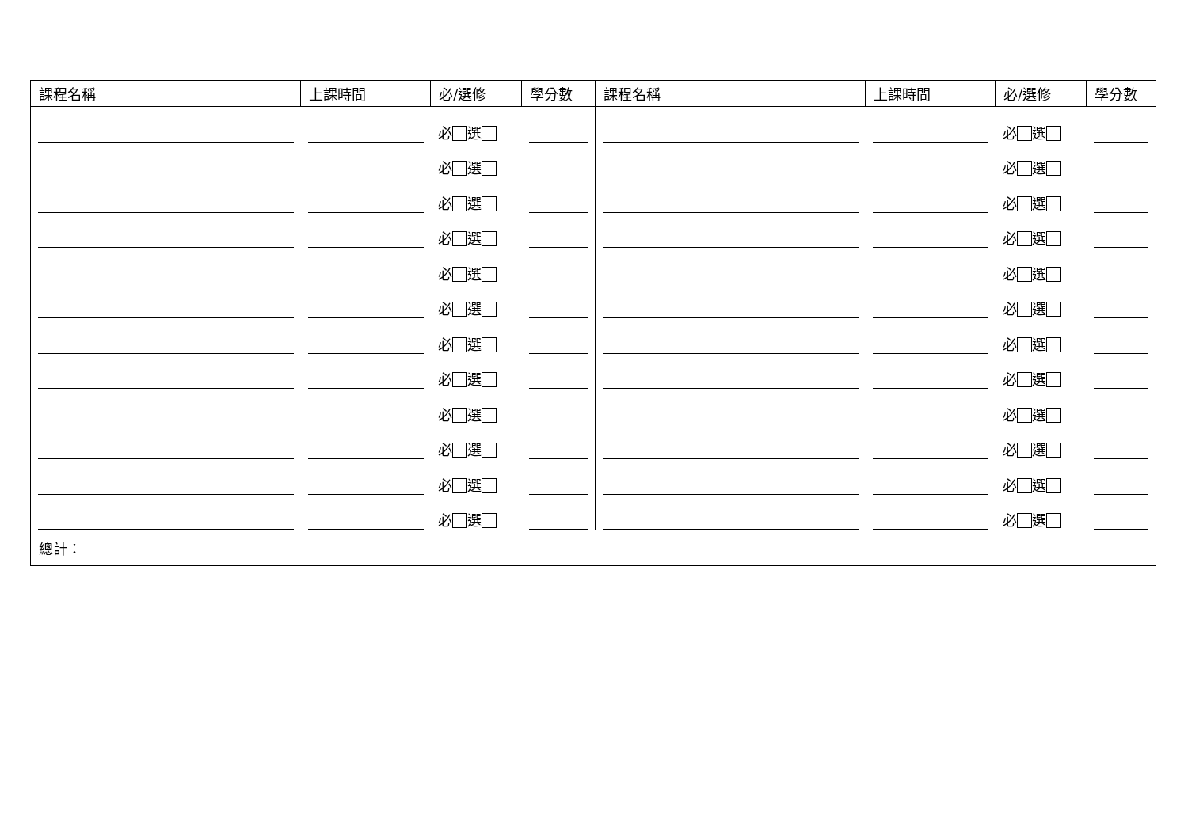| 課程名稱 | 上課時間 | 必/選修 | 學分數 | 課程名稱 | 上課時間 | 必/選修 | 學分數 |
| --- | --- | --- | --- | --- | --- | --- | --- |
| | | 必 選 | | | | 必 選 | |
| | | 必 選 | | | | 必 選 | |
| | | 必 選 | | | | 必 選 | |
| | | 必 選 | | | | 必 選 | |
| | | 必 選 | | | | 必 選 | |
| | | 必 選 | | | | 必 選 | |
| | | 必 選 | | | | 必 選 | |
| | | 必 選 | | | | 必 選 | |
| | | 必 選 | | | | 必 選 | |
| | | 必 選 | | | | 必 選 | |
| | | 必 選 | | | | 必 選 | |
| | | 必 選 | | | | 必 選 | |
| 總計： | | | | | | | |